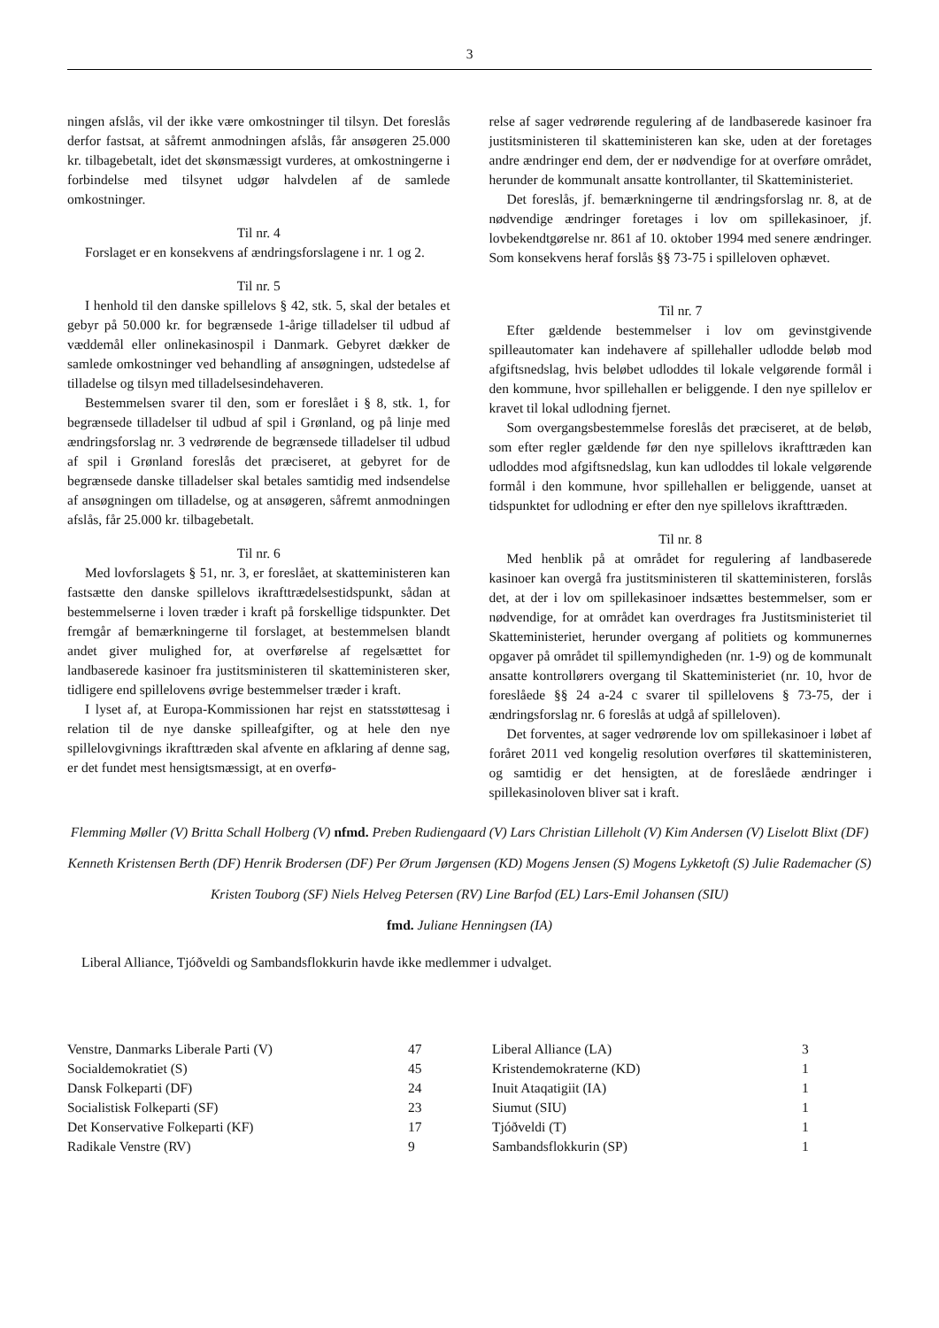3
ningen afslås, vil der ikke være omkostninger til tilsyn. Det foreslås derfor fastsat, at såfremt anmodningen afslås, får ansøgeren 25.000 kr. tilbagebetalt, idet det skønsmæssigt vurderes, at omkostningerne i forbindelse med tilsynet udgør halvdelen af de samlede omkostninger.
Til nr. 4
Forslaget er en konsekvens af ændringsforslagene i nr. 1 og 2.
Til nr. 5
I henhold til den danske spillelovs § 42, stk. 5, skal der betales et gebyr på 50.000 kr. for begrænsede 1-årige tilladelser til udbud af væddemål eller onlinekasinospil i Danmark. Gebyret dækker de samlede omkostninger ved behandling af ansøgningen, udstedelse af tilladelse og tilsyn med tilladelsesindehaveren.
Bestemmelsen svarer til den, som er foreslået i § 8, stk. 1, for begrænsede tilladelser til udbud af spil i Grønland, og på linje med ændringsforslag nr. 3 vedrørende de begrænsede tilladelser til udbud af spil i Grønland foreslås det præciseret, at gebyret for de begrænsede danske tilladelser skal betales samtidig med indsendelse af ansøgningen om tilladelse, og at ansøgeren, såfremt anmodningen afslås, får 25.000 kr. tilbagebetalt.
Til nr. 6
Med lovforslagets § 51, nr. 3, er foreslået, at skatteministeren kan fastsætte den danske spillelovs ikrafttrædelsestidspunkt, sådan at bestemmelserne i loven træder i kraft på forskellige tidspunkter. Det fremgår af bemærkningerne til forslaget, at bestemmelsen blandt andet giver mulighed for, at overførelse af regelsættet for landbaserede kasinoer fra justitsministeren til skatteministeren sker, tidligere end spillelovens øvrige bestemmelser træder i kraft.
I lyset af, at Europa-Kommissionen har rejst en statsstøttesag i relation til de nye danske spilleafgifter, og at hele den nye spillelovgivnings ikrafttræden skal afvente en afklaring af denne sag, er det fundet mest hensigtsmæssigt, at en overfø-
relse af sager vedrørende regulering af de landbaserede kasinoer fra justitsministeren til skatteministeren kan ske, uden at der foretages andre ændringer end dem, der er nødvendige for at overføre området, herunder de kommunalt ansatte kontrollanter, til Skatteministeriet.
Det foreslås, jf. bemærkningerne til ændringsforslag nr. 8, at de nødvendige ændringer foretages i lov om spillekasinoer, jf. lovbekendtgørelse nr. 861 af 10. oktober 1994 med senere ændringer. Som konsekvens heraf forslås §§ 73-75 i spilleloven ophævet.
Til nr. 7
Efter gældende bestemmelser i lov om gevinstgivende spilleautomater kan indehavere af spillehaller udlodde beløb mod afgiftsnedslag, hvis beløbet udloddes til lokale velgørende formål i den kommune, hvor spillehallen er beliggende. I den nye spillelov er kravet til lokal udlodning fjernet.
Som overgangsbestemmelse foreslås det præciseret, at de beløb, som efter regler gældende før den nye spillelovs ikrafttræden kan udloddes mod afgiftsnedslag, kun kan udloddes til lokale velgørende formål i den kommune, hvor spillehallen er beliggende, uanset at tidspunktet for udlodning er efter den nye spillelovs ikrafttræden.
Til nr. 8
Med henblik på at området for regulering af landbaserede kasinoer kan overgå fra justitsministeren til skatteministeren, forslås det, at der i lov om spillekasinoer indsættes bestemmelser, som er nødvendige, for at området kan overdrages fra Justitsministeriet til Skatteministeriet, herunder overgang af politiets og kommunernes opgaver på området til spillemyndigheden (nr. 1-9) og de kommunalt ansatte kontrollørers overgang til Skatteministeriet (nr. 10, hvor de foreslåede §§ 24 a-24 c svarer til spillelovens § 73-75, der i ændringsforslag nr. 6 foreslås at udgå af spilleloven).
Det forventes, at sager vedrørende lov om spillekasinoer i løbet af foråret 2011 ved kongelig resolution overføres til skatteministeren, og samtidig er det hensigten, at de foreslåede ændringer i spillekasinoloven bliver sat i kraft.
Flemming Møller (V) Britta Schall Holberg (V) nfmd. Preben Rudiengaard (V) Lars Christian Lilleholt (V) Kim Andersen (V) Liselott Blixt (DF) Kenneth Kristensen Berth (DF) Henrik Brodersen (DF) Per Ørum Jørgensen (KD) Mogens Jensen (S) Mogens Lykketoft (S) Julie Rademacher (S) Kristen Touborg (SF) Niels Helveg Petersen (RV) Line Barfod (EL) Lars-Emil Johansen (SIU)
fmd. Juliane Henningsen (IA)
Liberal Alliance, Tjóðveldi og Sambandsflokkurin havde ikke medlemmer i udvalget.
| Venstre, Danmarks Liberale Parti (V) | 47 | Liberal Alliance (LA) | 3 |
| Socialdemokratiet (S) | 45 | Kristendemokraterne (KD) | 1 |
| Dansk Folkeparti (DF) | 24 | Inuit Ataqatigiit (IA) | 1 |
| Socialistisk Folkeparti (SF) | 23 | Siumut (SIU) | 1 |
| Det Konservative Folkeparti (KF) | 17 | Tjóðveldi (T) | 1 |
| Radikale Venstre (RV) | 9 | Sambandsflokkurin (SP) | 1 |